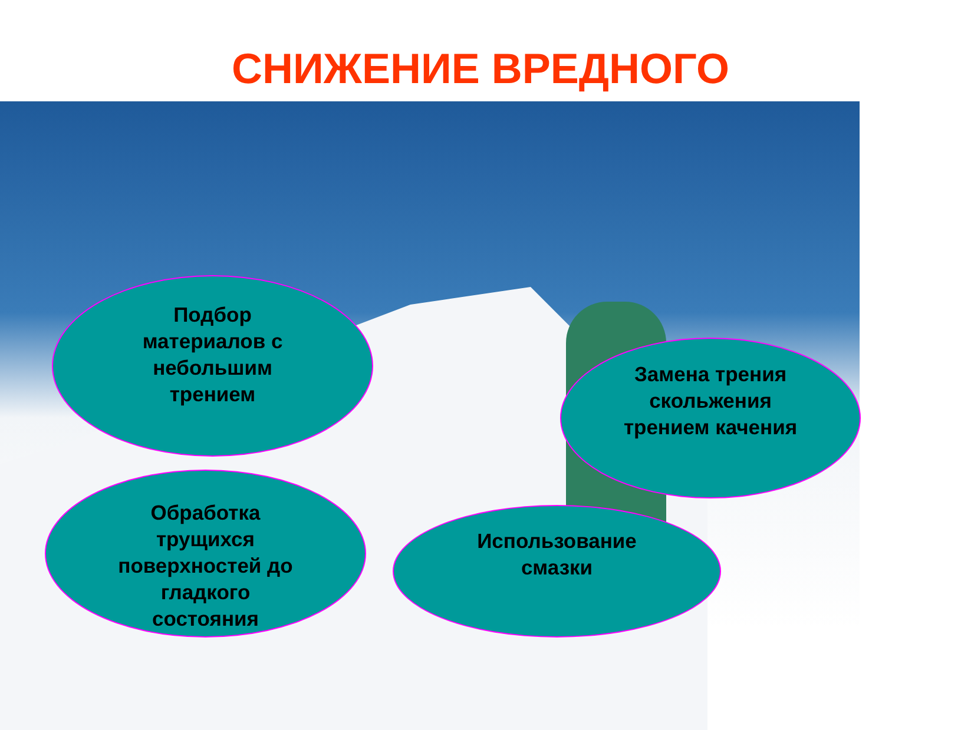СНИЖЕНИЕ ВРЕДНОГО
Подбор
материалов с
небольшим
трением
Замена трения
скольжения
трением качения
Обработка
трущихся
поверхностей до
гладкого
состояния
Использование
смазки